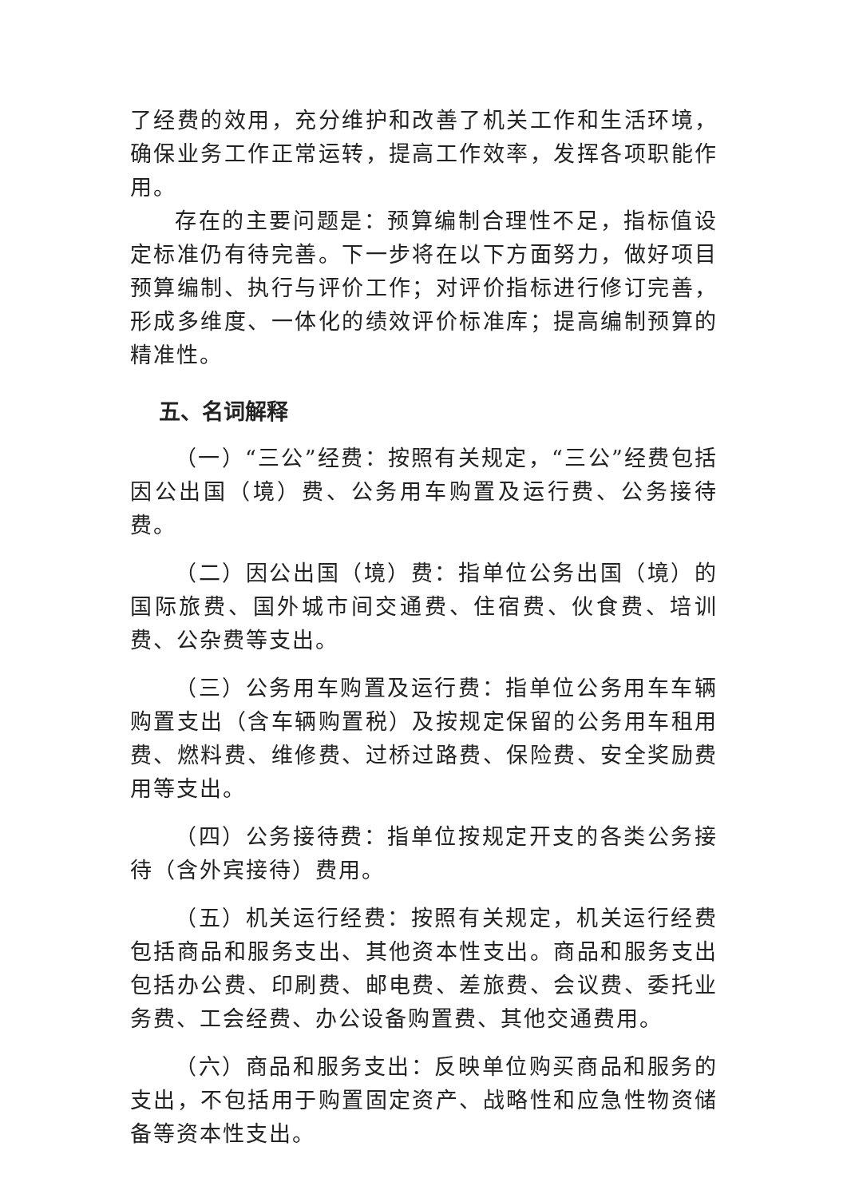了经费的效用，充分维护和改善了机关工作和生活环境，确保业务工作正常运转，提高工作效率，发挥各项职能作用。
存在的主要问题是：预算编制合理性不足，指标值设定标准仍有待完善。下一步将在以下方面努力，做好项目预算编制、执行与评价工作；对评价指标进行修订完善，形成多维度、一体化的绩效评价标准库；提高编制预算的精准性。
五、名词解释
（一）“三公”经费：按照有关规定，“三公”经费包括因公出国（境）费、公务用车购置及运行费、公务接待费。
（二）因公出国（境）费：指单位公务出国（境）的国际旅费、国外城市间交通费、住宿费、伙食费、培训费、公杂费等支出。
（三）公务用车购置及运行费：指单位公务用车车辆购置支出（含车辆购置税）及按规定保留的公务用车租用费、燃料费、维修费、过桥过路费、保险费、安全奖励费用等支出。
（四）公务接待费：指单位按规定开支的各类公务接待（含外宾接待）费用。
（五）机关运行经费：按照有关规定，机关运行经费包括商品和服务支出、其他资本性支出。商品和服务支出包括办公费、印刷费、邮电费、差旅费、会议费、委托业务费、工会经费、办公设备购置费、其他交通费用。
（六）商品和服务支出：反映单位购买商品和服务的支出，不包括用于购置固定资产、战略性和应急性物资储备等资本性支出。